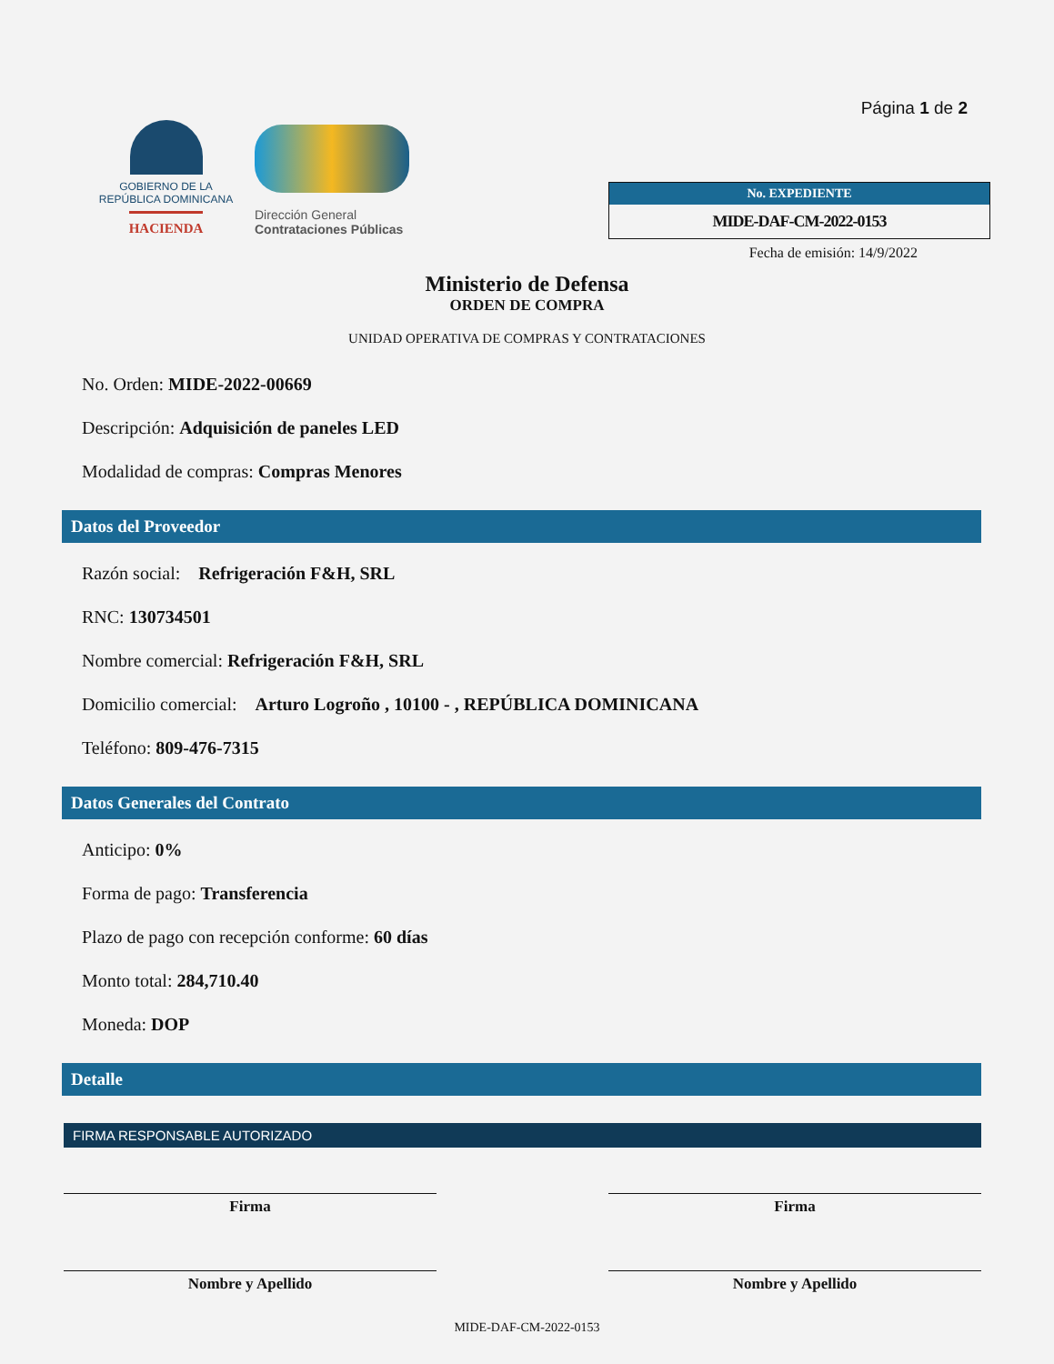GOBIERNO DE LA
REPÚBLICA DOMINICANA
HACIENDA
Dirección General
Contrataciones Públicas
Página 1 de 2
No. EXPEDIENTE
MIDE-DAF-CM-2022-0153
Fecha de emisión: 14/9/2022
Ministerio de Defensa
ORDEN DE COMPRA
UNIDAD OPERATIVA DE COMPRAS Y CONTRATACIONES
No. Orden: MIDE-2022-00669
Descripción: Adquisición de paneles LED
Modalidad de compras: Compras Menores
Datos del Proveedor
Razón social: Refrigeración F&H, SRL
RNC: 130734501
Nombre comercial: Refrigeración F&H, SRL
Domicilio comercial: Arturo Logroño , 10100 - , REPÚBLICA DOMINICANA
Teléfono: 809-476-7315
Datos Generales del Contrato
Anticipo: 0%
Forma de pago: Transferencia
Plazo de pago con recepción conforme: 60 días
Monto total: 284,710.40
Moneda: DOP
Detalle
FIRMA RESPONSABLE AUTORIZADO
Firma
Nombre y Apellido
Firma
Nombre y Apellido
MIDE-DAF-CM-2022-0153